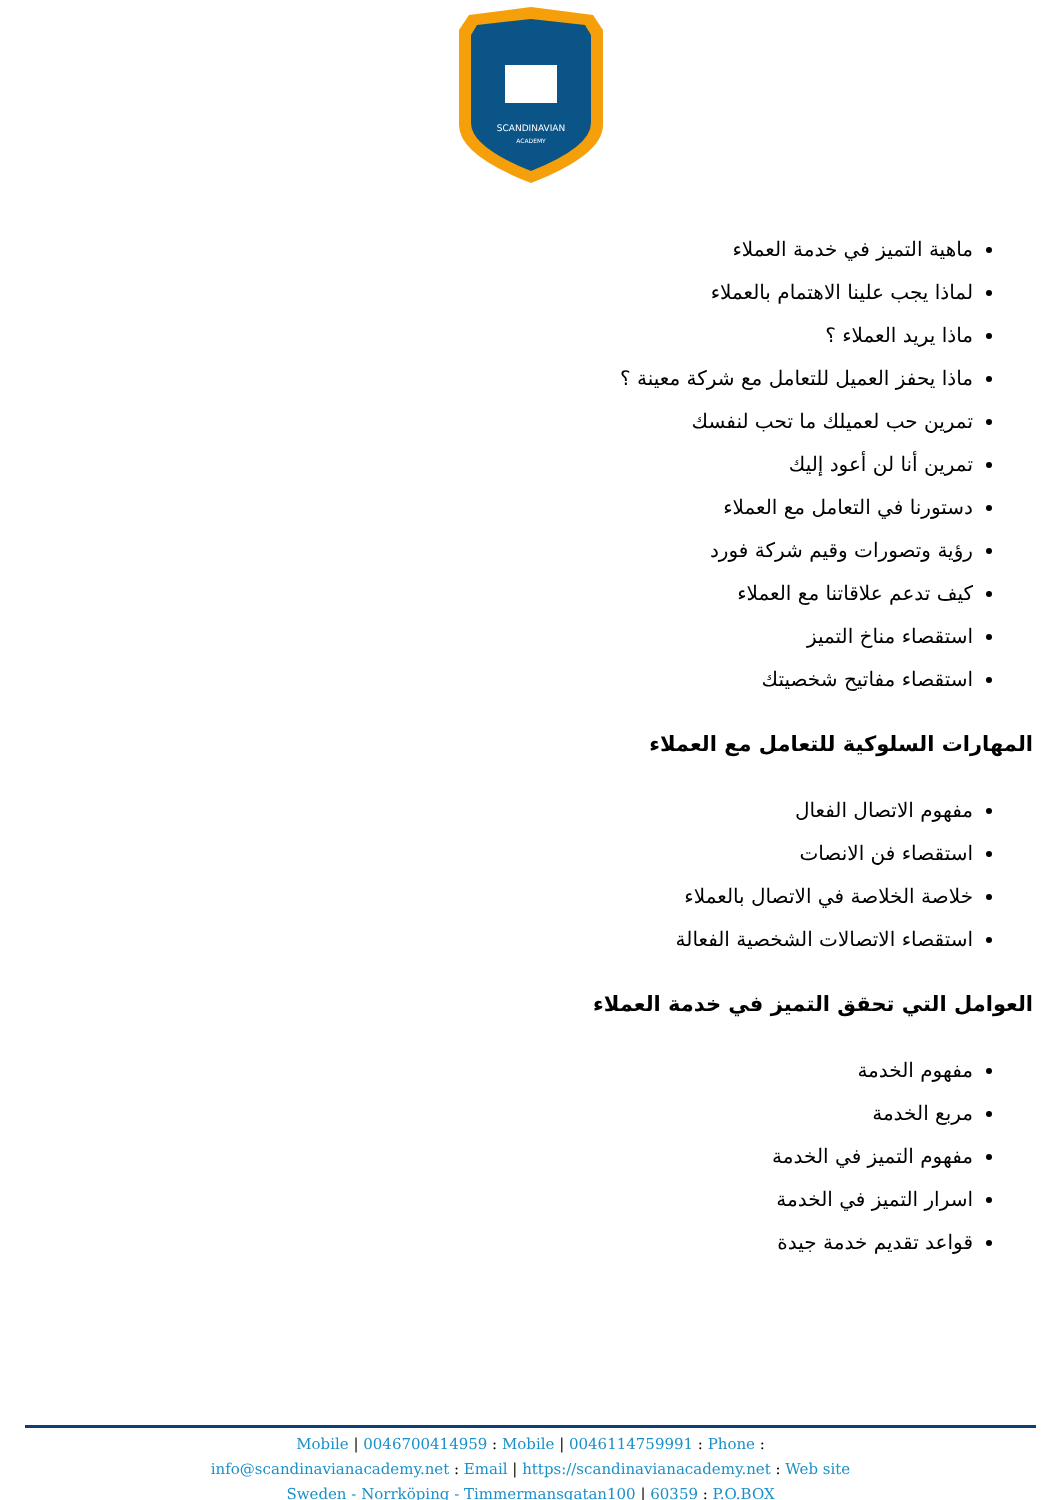SCANDINAVIAN
ACADEMY
ماهية التميز في خدمة العملاء
لماذا يجب علينا الاهتمام بالعملاء
ماذا يريد العملاء ؟
ماذا يحفز العميل للتعامل مع شركة معينة ؟
تمرين حب لعميلك ما تحب لنفسك
تمرين أنا لن أعود إليك
دستورنا في التعامل مع العملاء
رؤية وتصورات وقيم شركة فورد
كيف تدعم علاقاتنا مع العملاء
استقصاء مناخ التميز
استقصاء مفاتيح شخصيتك
المهارات السلوكية للتعامل مع العملاء
مفهوم الاتصال الفعال
استقصاء فن الانصات
خلاصة الخلاصة في الاتصال بالعملاء
استقصاء الاتصالات الشخصية الفعالة
العوامل التي تحقق التميز في خدمة العملاء
مفهوم الخدمة
مربع الخدمة
مفهوم التميز في الخدمة
اسرار التميز في الخدمة
قواعد تقديم خدمة جيدة
Mobile | 0046700414959 : Mobile | 0046114759991 : Phone :
info@scandinavianacademy.net : Email | https://scandinavianacademy.net : Web site
Sweden - Norrköping - Timmermansgatan100 | 60359 : P.O.BOX